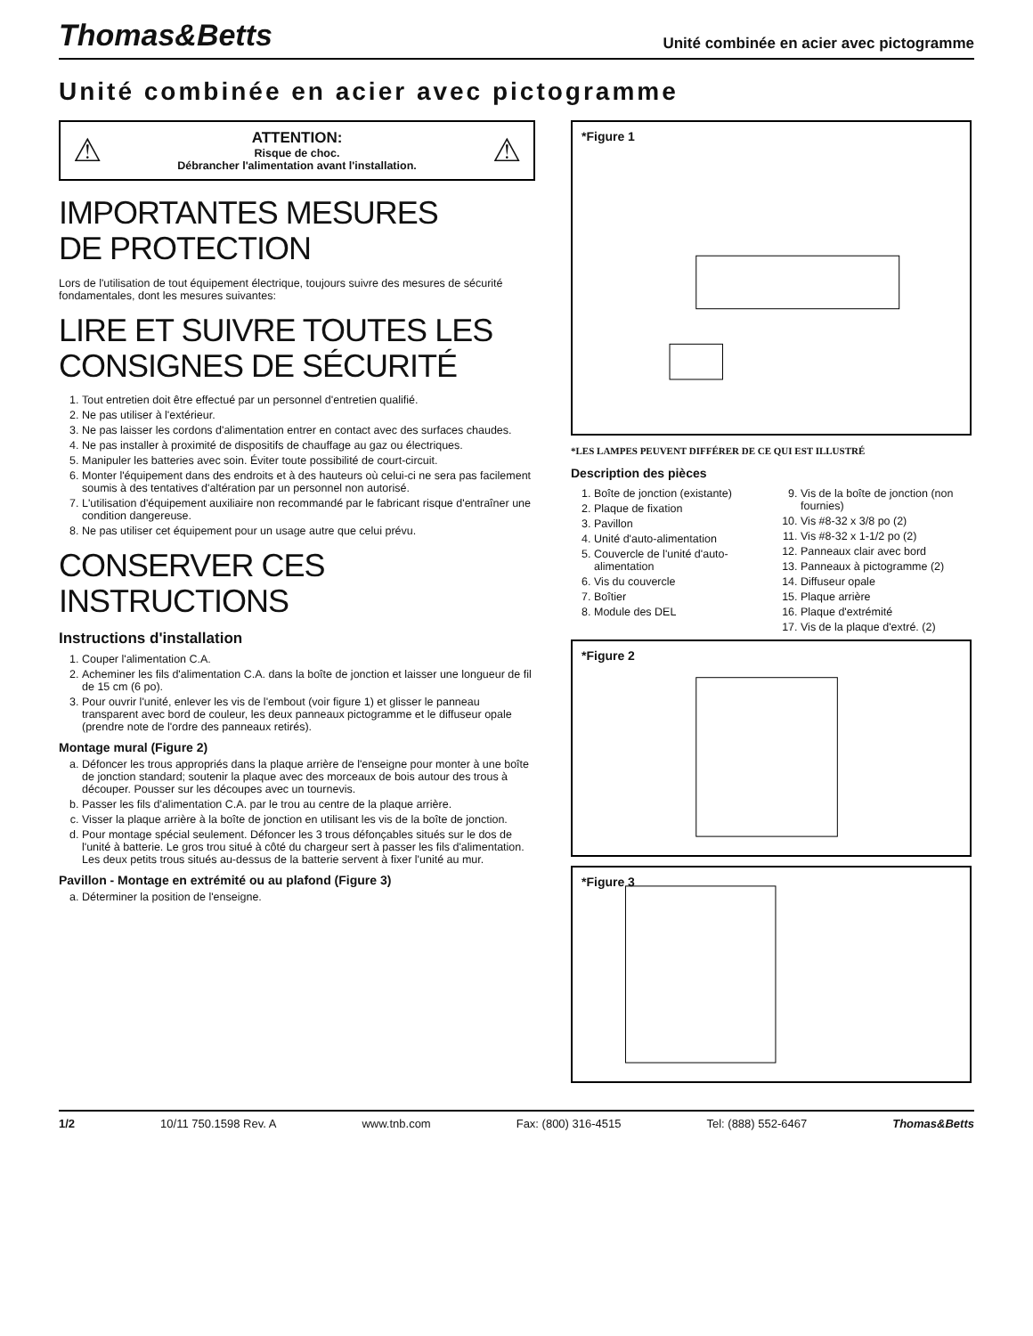Thomas&Betts
Unité combinée en acier avec pictogramme
Unité combinée en acier avec pictogramme
⚠
ATTENTION:
Risque de choc.
Débrancher l'alimentation avant l'installation.
⚠
IMPORTANTES MESURES
DE PROTECTION
Lors de l'utilisation de tout équipement électrique, toujours suivre des mesures de sécurité fondamentales, dont les mesures suivantes:
LIRE ET SUIVRE TOUTES LES
CONSIGNES DE SÉCURITÉ
1. Tout entretien doit être effectué par un personnel d'entretien qualifié.
2. Ne pas utiliser à l'extérieur.
3. Ne pas laisser les cordons d'alimentation entrer en contact avec des surfaces chaudes.
4. Ne pas installer à proximité de dispositifs de chauffage au gaz ou électriques.
5. Manipuler les batteries avec soin. Éviter toute possibilité de court-circuit.
6. Monter l'équipement dans des endroits et à des hauteurs où celui-ci ne sera pas facilement soumis à des tentatives d'altération par un personnel non autorisé.
7. L'utilisation d'équipement auxiliaire non recommandé par le fabricant risque d'entraîner une condition dangereuse.
8. Ne pas utiliser cet équipement pour un usage autre que celui prévu.
CONSERVER CES INSTRUCTIONS
Instructions d'installation
1. Couper l'alimentation C.A.
2. Acheminer les fils d'alimentation C.A. dans la boîte de jonction et laisser une longueur de fil de 15 cm (6 po).
3. Pour ouvrir l'unité, enlever les vis de l'embout (voir figure 1) et glisser le panneau transparent avec bord de couleur, les deux panneaux pictogramme et le diffuseur opale (prendre note de l'ordre des panneaux retirés).
Montage mural (Figure 2)
a. Défoncer les trous appropriés dans la plaque arrière de l'enseigne pour monter à une boîte de jonction standard; soutenir la plaque avec des morceaux de bois autour des trous à découper. Pousser sur les découpes avec un tournevis.
b. Passer les fils d'alimentation C.A. par le trou au centre de la plaque arrière.
c. Visser la plaque arrière à la boîte de jonction en utilisant les vis de la boîte de jonction.
d. Pour montage spécial seulement. Défoncer les 3 trous défonçables situés sur le dos de l'unité à batterie. Le gros trou situé à côté du chargeur sert à passer les fils d'alimentation. Les deux petits trous situés au-dessus de la batterie servent à fixer l'unité au mur.
Pavillon - Montage en extrémité ou au plafond (Figure 3)
a. Déterminer la position de l'enseigne.
*Figure 1
*LES LAMPES PEUVENT DIFFÉRER DE CE QUI EST ILLUSTRÉ
Description des pièces
1. Boîte de jonction (existante)
2. Plaque de fixation
3. Pavillon
4. Unité d'auto-alimentation
5. Couvercle de l'unité d'auto-alimentation
6. Vis du couvercle
7. Boîtier
8. Module des DEL
9. Vis de la boîte de jonction (non fournies)
10. Vis #8-32 x 3/8 po (2)
11. Vis #8-32 x 1-1/2 po (2)
12. Panneaux clair avec bord
13. Panneaux à pictogramme (2)
14. Diffuseur opale
15. Plaque arrière
16. Plaque d'extrémité
17. Vis de la plaque d'extré. (2)
*Figure 2
*Figure 3
1/2 10/11 750.1598 Rev. A www.tnb.com Fax: (800) 316-4515 Tel: (888) 552-6467 Thomas&Betts